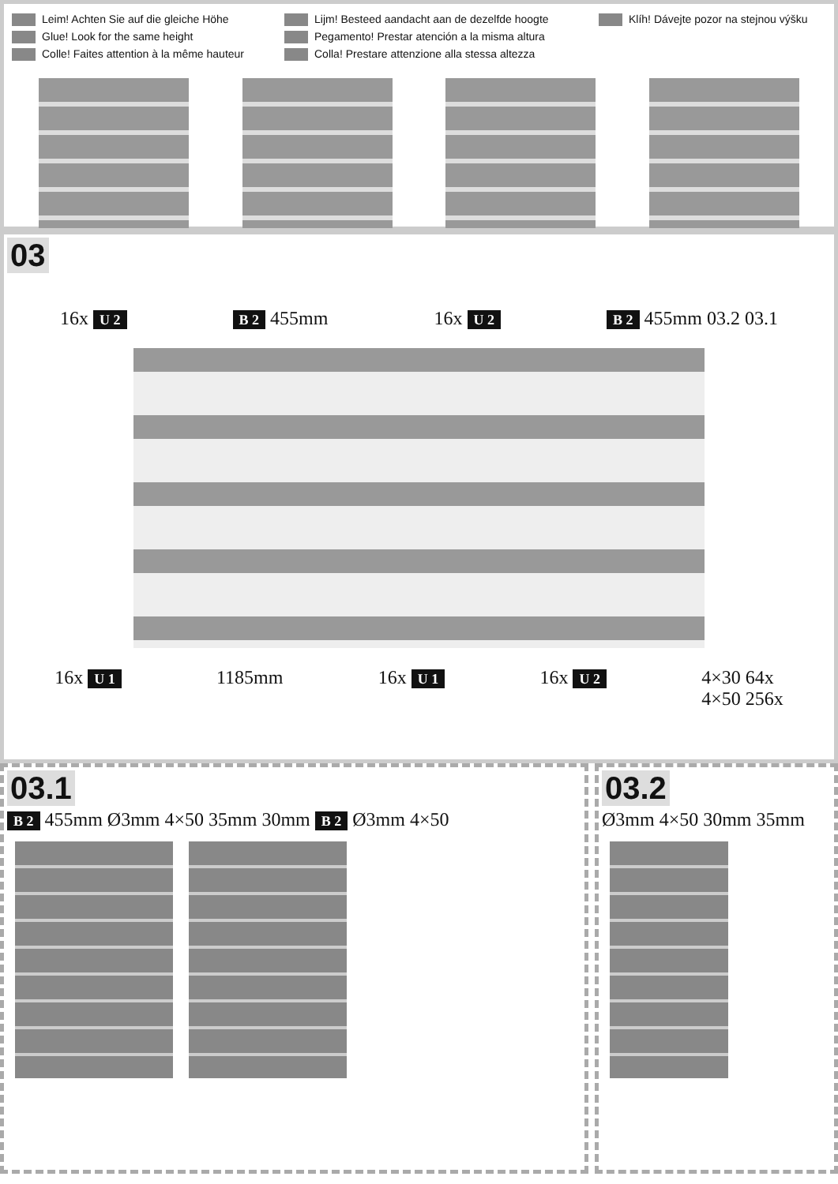Leim! Achten Sie auf die gleiche Höhe
Glue! Look for the same height
Colle! Faites attention à la même hauteur
Lijm! Besteed aandacht aan de dezelfde hoogte
Pegamento! Prestar atención a la misma altura
Colla! Prestare attenzione alla stessa altezza
Klíh! Dávejte pozor na stejnou výšku
03
16x U 2 B 2 455mm 16x U 2 B 2 455mm 03.2 03.1
16x U 1
1185mm 16x U 1
16x U 2
4×30 64x
4×50 256x
03.1
B 2 455mm Ø3mm 4×50 35mm 30mm B 2 Ø3mm 4×50
03.2
Ø3mm 4×50 30mm 35mm